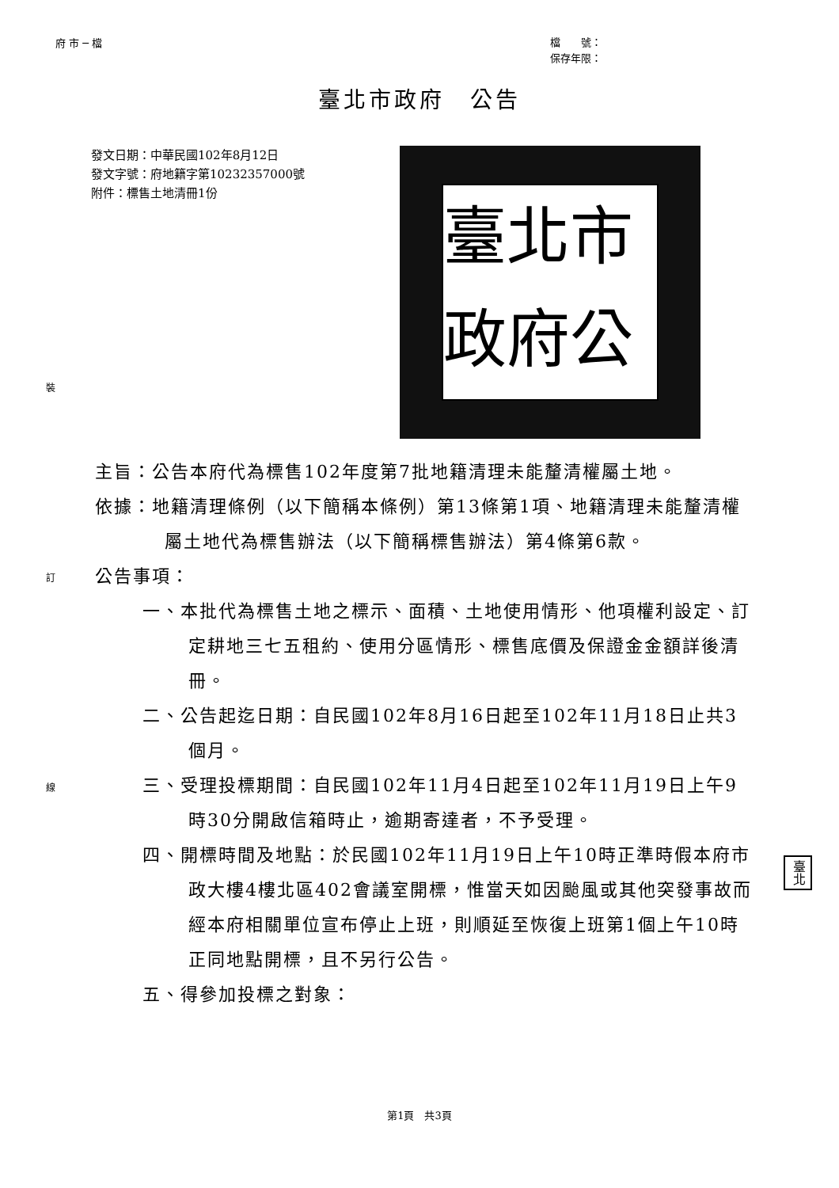府 市 ─ 檔
檔　　號：
保存年限：
臺北市政府　公告
發文日期：中華民國102年8月12日
發文字號：府地籍字第10232357000號
附件：標售土地清冊1份
臺北市政府公
主旨：公告本府代為標售102年度第7批地籍清理未能釐清權屬土地。
依據：地籍清理條例（以下簡稱本條例）第13條第1項、地籍清理未能釐清權屬土地代為標售辦法（以下簡稱標售辦法）第4條第6款。
公告事項：
一、本批代為標售土地之標示、面積、土地使用情形、他項權利設定、訂定耕地三七五租約、使用分區情形、標售底價及保證金金額詳後清冊。
二、公告起迄日期：自民國102年8月16日起至102年11月18日止共3個月。
三、受理投標期間：自民國102年11月4日起至102年11月19日上午9時30分開啟信箱時止，逾期寄達者，不予受理。
四、開標時間及地點：於民國102年11月19日上午10時正準時假本府市政大樓4樓北區402會議室開標，惟當天如因颱風或其他突發事故而經本府相關單位宣布停止上班，則順延至恢復上班第1個上午10時正同地點開標，且不另行公告。
五、得參加投標之對象：
裝
訂
線
臺北
第1頁　共3頁